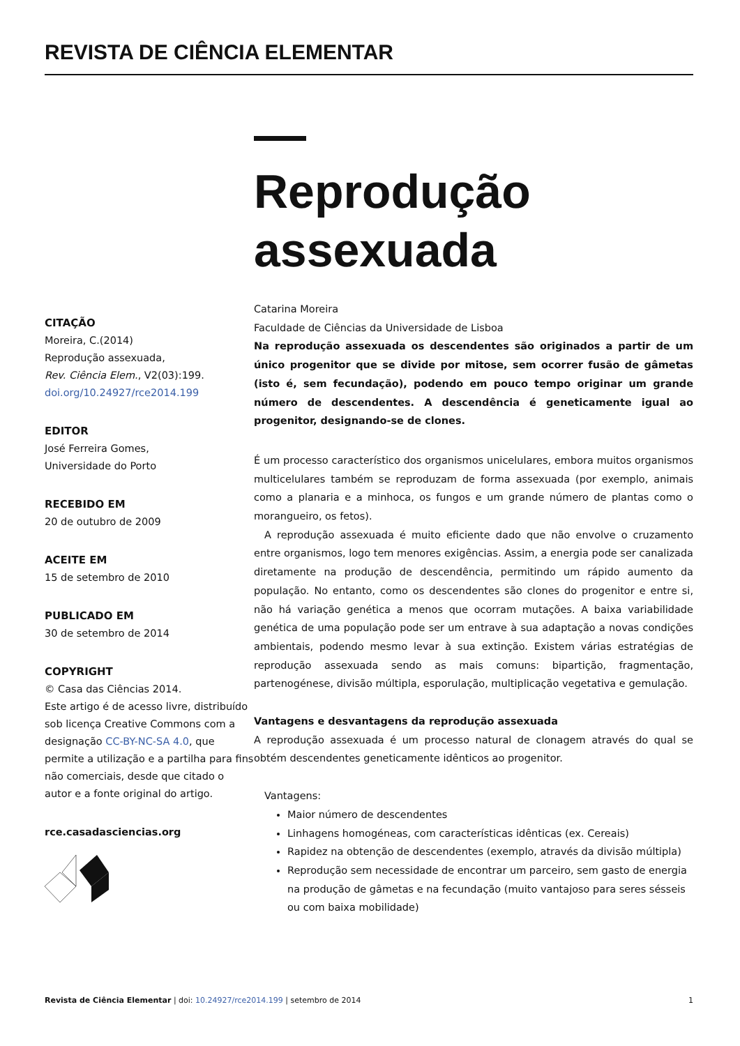REVISTA DE CIÊNCIA ELEMENTAR
CITAÇÃO
Moreira, C.(2014)
Reprodução assexuada,
Rev. Ciência Elem., V2(03):199.
doi.org/10.24927/rce2014.199
EDITOR
José Ferreira Gomes,
Universidade do Porto
RECEBIDO EM
20 de outubro de 2009
ACEITE EM
15 de setembro de 2010
PUBLICADO EM
30 de setembro de 2014
COPYRIGHT
© Casa das Ciências 2014.
Este artigo é de acesso livre, distribuído sob licença Creative Commons com a designação CC-BY-NC-SA 4.0, que permite a utilização e a partilha para fins não comerciais, desde que citado o autor e a fonte original do artigo.
rce.casadasciencias.org
Reprodução assexuada
Catarina Moreira
Faculdade de Ciências da Universidade de Lisboa
Na reprodução assexuada os descendentes são originados a partir de um único progenitor que se divide por mitose, sem ocorrer fusão de gâmetas (isto é, sem fecundação), podendo em pouco tempo originar um grande número de descendentes. A descendência é geneticamente igual ao progenitor, designando-se de clones.
É um processo característico dos organismos unicelulares, embora muitos organismos multicelulares também se reproduzam de forma assexuada (por exemplo, animais como a planaria e a minhoca, os fungos e um grande número de plantas como o morangueiro, os fetos).
A reprodução assexuada é muito eficiente dado que não envolve o cruzamento entre organismos, logo tem menores exigências. Assim, a energia pode ser canalizada diretamente na produção de descendência, permitindo um rápido aumento da população. No entanto, como os descendentes são clones do progenitor e entre si, não há variação genética a menos que ocorram mutações. A baixa variabilidade genética de uma população pode ser um entrave à sua adaptação a novas condições ambientais, podendo mesmo levar à sua extinção. Existem várias estratégias de reprodução assexuada sendo as mais comuns: bipartição, fragmentação, partenogénese, divisão múltipla, esporulação, multiplicação vegetativa e gemulação.
Vantagens e desvantagens da reprodução assexuada
A reprodução assexuada é um processo natural de clonagem através do qual se obtém descendentes geneticamente idênticos ao progenitor.
Vantagens:
Maior número de descendentes
Linhagens homogéneas, com características idênticas (ex. Cereais)
Rapidez na obtenção de descendentes (exemplo, através da divisão múltipla)
Reprodução sem necessidade de encontrar um parceiro, sem gasto de energia na produção de gâmetas e na fecundação (muito vantajoso para seres sésseis ou com baixa mobilidade)
Revista de Ciência Elementar | doi: 10.24927/rce2014.199 | setembro de 2014 1